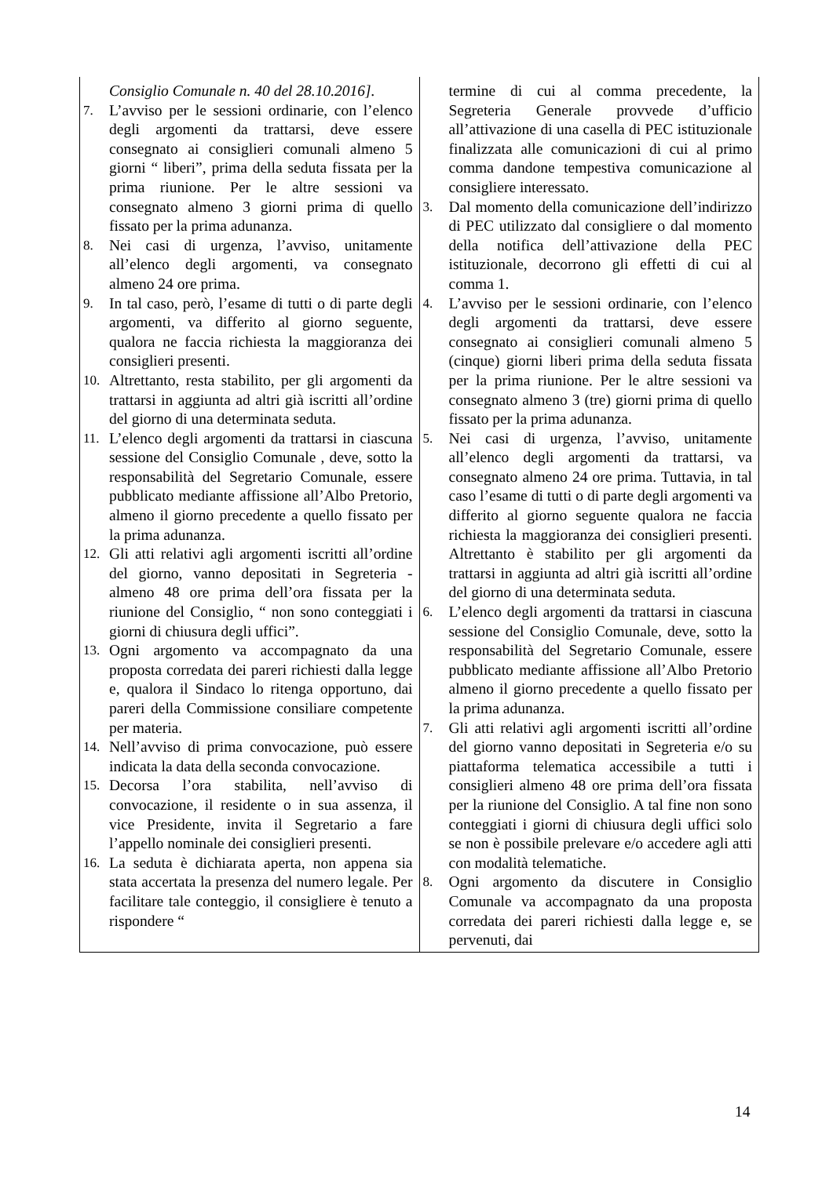| Consiglio Comunale n. 40 del 28.10.2016]. 7. L’avviso per le sessioni ordinarie, con l’elenco degli argomenti da trattarsi, deve essere consegnato ai consiglieri comunali almeno 5 giorni “ liberi”, prima della seduta fissata per la prima riunione. Per le altre sessioni va consegnato almeno 3 giorni prima di quello fissato per la prima adunanza. 8. Nei casi di urgenza, l’avviso, unitamente all’elenco degli argomenti, va consegnato almeno 24 ore prima. 9. In tal caso, però, l’esame di tutti o di parte degli argomenti, va differito al giorno seguente, qualora ne faccia richiesta la maggioranza dei consiglieri presenti. 10. Altrettanto, resta stabilito, per gli argomenti da trattarsi in aggiunta ad altri già iscritti all’ordine del giorno di una determinata seduta. 11. L’elenco degli argomenti da trattarsi in ciascuna sessione del Consiglio Comunale , deve, sotto la responsabilità del Segretario Comunale, essere pubblicato mediante affissione all’Albo Pretorio, almeno il giorno precedente a quello fissato per la prima adunanza. 12. Gli atti relativi agli argomenti iscritti all’ordine del giorno, vanno depositati in Segreteria - almeno 48 ore prima dell’ora fissata per la riunione del Consiglio, “ non sono conteggiati i giorni di chiusura degli uffici”. 13. Ogni argomento va accompagnato da una proposta corredata dei pareri richiesti dalla legge e, qualora il Sindaco lo ritenga opportuno, dai pareri della Commissione consiliare competente per materia. 14. Nell’avviso di prima convocazione, può essere indicata la data della seconda convocazione. 15. Decorsa l’ora stabilita, nell’avviso di convocazione, il residente o in sua assenza, il vice Presidente, invita il Segretario a fare l’appello nominale dei consiglieri presenti. 16. La seduta è dichiarata aperta, non appena sia stata accertata la presenza del numero legale. Per facilitare tale conteggio, il consigliere è tenuto a rispondere “ | termine di cui al comma precedente, la Segreteria Generale provvede d’ufficio all’attivazione di una casella di PEC istituzionale finalizzata alle comunicazioni di cui al primo comma dandone tempestiva comunicazione al consigliere interessato. 3. Dal momento della comunicazione dell’indirizzo di PEC utilizzato dal consigliere o dal momento della notifica dell’attivazione della PEC istituzionale, decorrono gli effetti di cui al comma 1. 4. L’avviso per le sessioni ordinarie, con l’elenco degli argomenti da trattarsi, deve essere consegnato ai consiglieri comunali almeno 5 (cinque) giorni liberi prima della seduta fissata per la prima riunione. Per le altre sessioni va consegnato almeno 3 (tre) giorni prima di quello fissato per la prima adunanza. 5. Nei casi di urgenza, l’avviso, unitamente all’elenco degli argomenti da trattarsi, va consegnato almeno 24 ore prima. Tuttavia, in tal caso l’esame di tutti o di parte degli argomenti va differito al giorno seguente qualora ne faccia richiesta la maggioranza dei consiglieri presenti. Altrettanto è stabilito per gli argomenti da trattarsi in aggiunta ad altri già iscritti all’ordine del giorno di una determinata seduta. 6. L’elenco degli argomenti da trattarsi in ciascuna sessione del Consiglio Comunale, deve, sotto la responsabilità del Segretario Comunale, essere pubblicato mediante affissione all’Albo Pretorio almeno il giorno precedente a quello fissato per la prima adunanza. 7. Gli atti relativi agli argomenti iscritti all’ordine del giorno vanno depositati in Segreteria e/o su piattaforma telematica accessibile a tutti i consiglieri almeno 48 ore prima dell’ora fissata per la riunione del Consiglio. A tal fine non sono conteggiati i giorni di chiusura degli uffici solo se non è possibile prelevare e/o accedere agli atti con modalità telematiche. 8. Ogni argomento da discutere in Consiglio Comunale va accompagnato da una proposta corredata dei pareri richiesti dalla legge e, se pervenuti, dai |
14